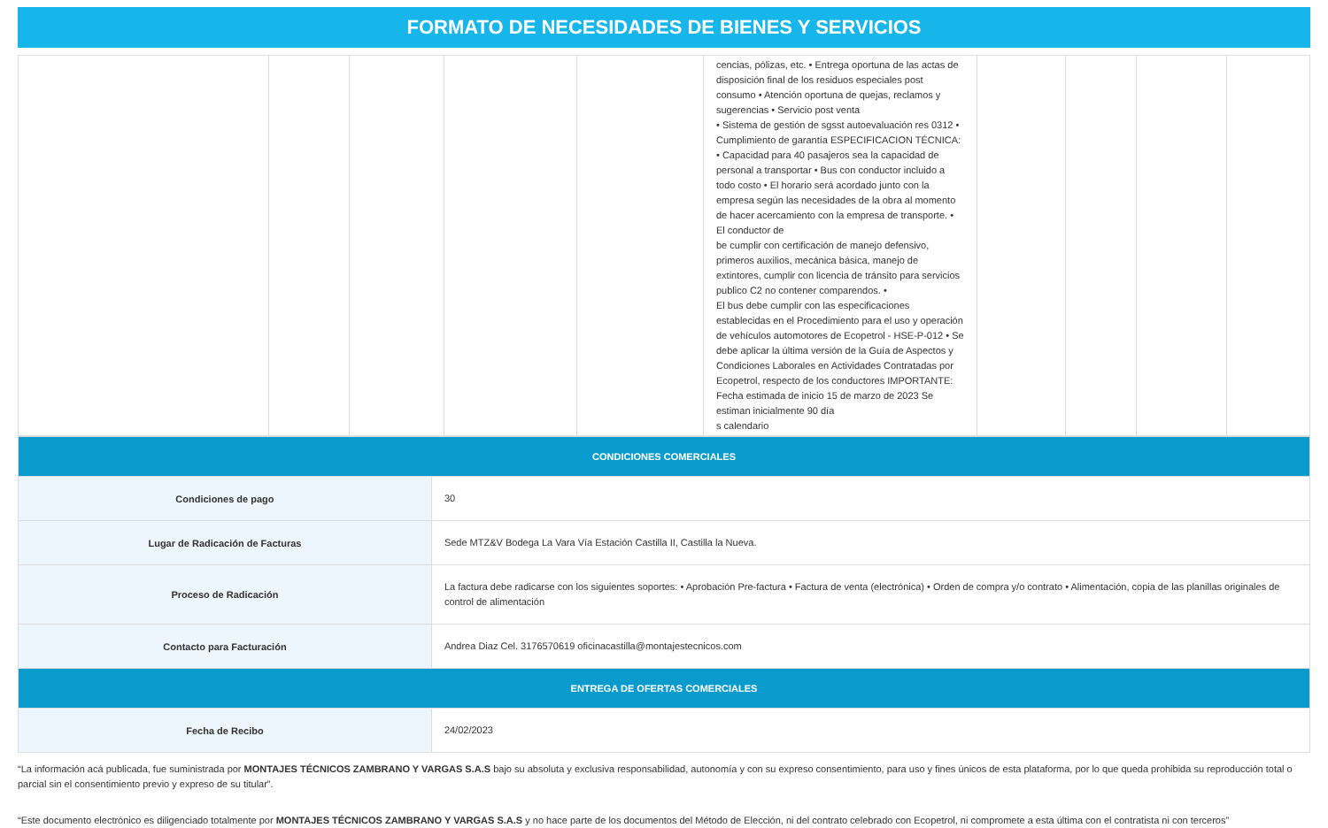FORMATO DE NECESIDADES DE BIENES Y SERVICIOS
| | | | | | cencias, pólizas, etc. • Entrega oportuna de las actas de disposición final de los residuos especiales post consumo • Atención oportuna de quejas, reclamos y sugerencias • Servicio post venta • Sistema de gestión de sgsst autoevaluación res 0312 • Cumplimiento de garantía ESPECIFICACION TÉCNICA: • Capacidad para 40 pasajeros sea la capacidad de personal a transportar • Bus con conductor incluido a todo costo • El horario será acordado junto con la empresa según las necesidades de la obra al momento de hacer acercamiento con la empresa de transporte. • El conductor de be cumplir con certificación de manejo defensivo, primeros auxilios, mecánica básica, manejo de extintores, cumplir con licencia de tránsito para servicios publico C2 no contener comparendos. • El bus debe cumplir con las especificaciones establecidas en el Procedimiento para el uso y operación de vehículos automotores de Ecopetrol - HSE-P-012 • Se debe aplicar la última versión de la Guía de Aspectos y Condiciones Laborales en Actividades Contratadas por Ecopetrol, respecto de los conductores IMPORTANTE: Fecha estimada de inicio 15 de marzo de 2023 Se estiman inicialmente 90 día s calendario | | | | |
| CONDICIONES COMERCIALES | |
| --- | --- |
| Condiciones de pago | 30 |
| Lugar de Radicación de Facturas | Sede MTZ&V Bodega La Vara Vía Estación Castilla II, Castilla la Nueva. |
| Proceso de Radicación | La factura debe radicarse con los siguientes soportes: • Aprobación Pre-factura • Factura de venta (electrónica) • Orden de compra y/o contrato • Alimentación, copia de las planillas originales de control de alimentación |
| Contacto para Facturación | Andrea Diaz Cel. 3176570619 oficinacastilla@montajestecnicos.com |
| ENTREGA DE OFERTAS COMERCIALES | |
| Fecha de Recibo | 24/02/2023 |
“La información acá publicada, fue suministrada por MONTAJES TÉCNICOS ZAMBRANO Y VARGAS S.A.S bajo su absoluta y exclusiva responsabilidad, autonomía y con su expreso consentimiento, para uso y fines únicos de esta plataforma, por lo que queda prohibida su reproducción total o parcial sin el consentimiento previo y expreso de su titular”.
“Este documento electrónico es diligenciado totalmente por MONTAJES TÉCNICOS ZAMBRANO Y VARGAS S.A.S y no hace parte de los documentos del Método de Elección, ni del contrato celebrado con Ecopetrol, ni compromete a esta última con el contratista ni con terceros”